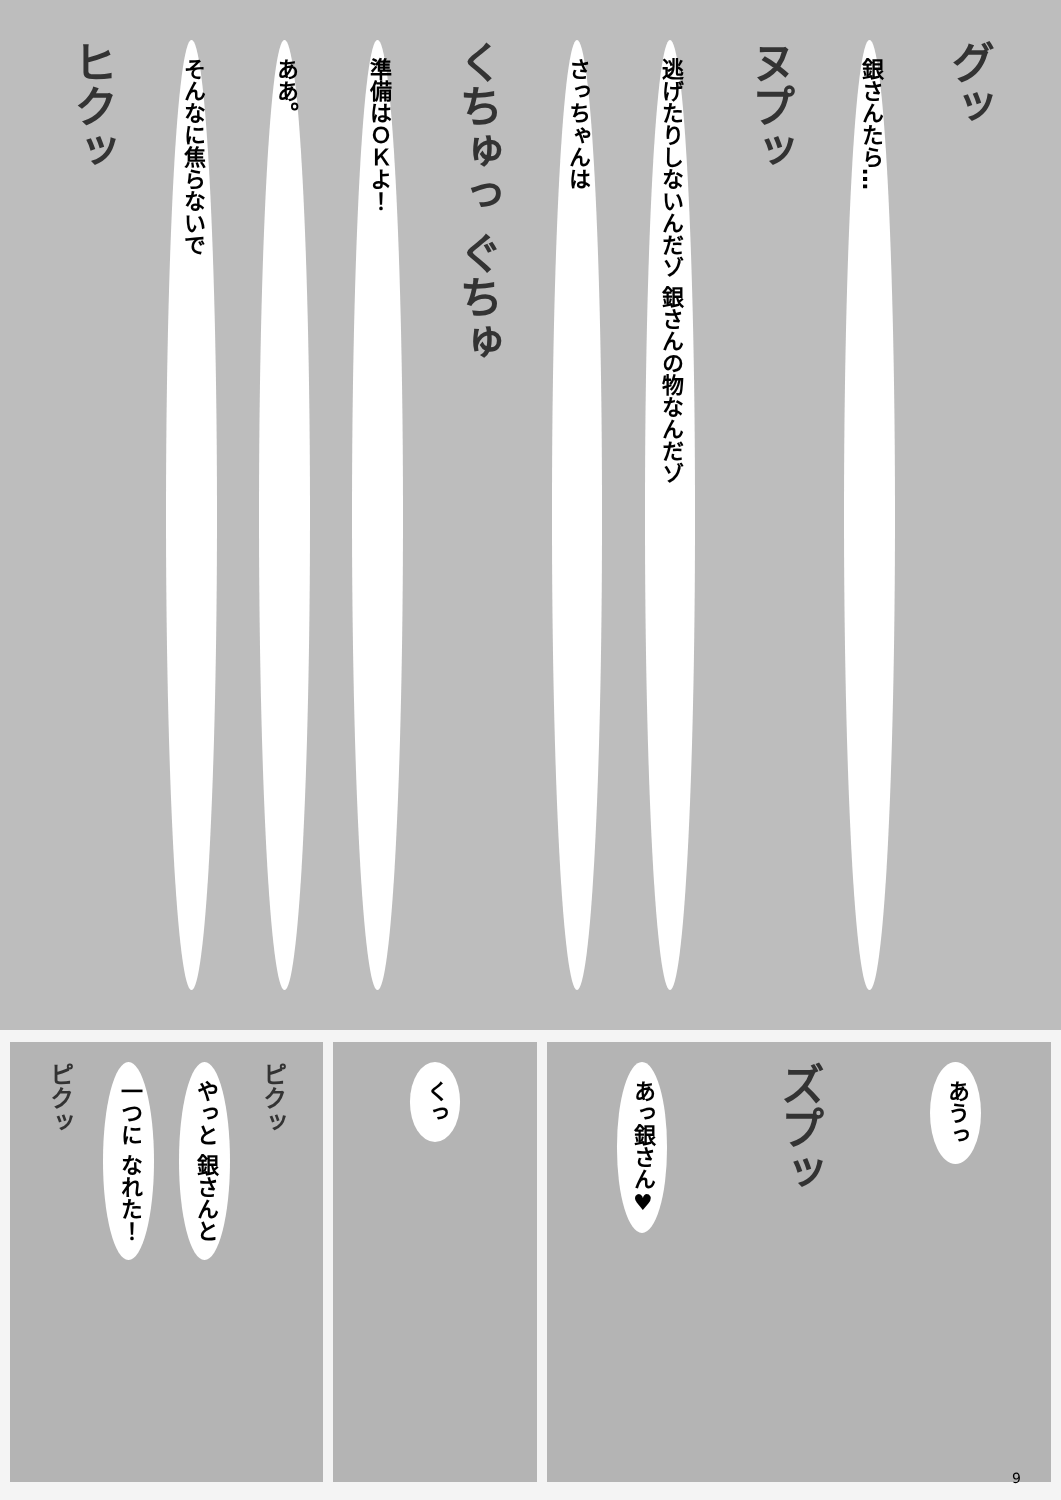ヒクッ
そんなに焦らないで
ああ。
準備はＯＫよ！
くちゅっ ぐちゅ
さっちゃんは
逃げたりしないんだゾ 銀さんの物なんだゾ
ヌプッ
銀さんたら…
グッ
ピクッ
一つに なれた！
やっと 銀さんと
ピクッ
くっ
あっ銀さん♥
ズプッ
あうっ
9